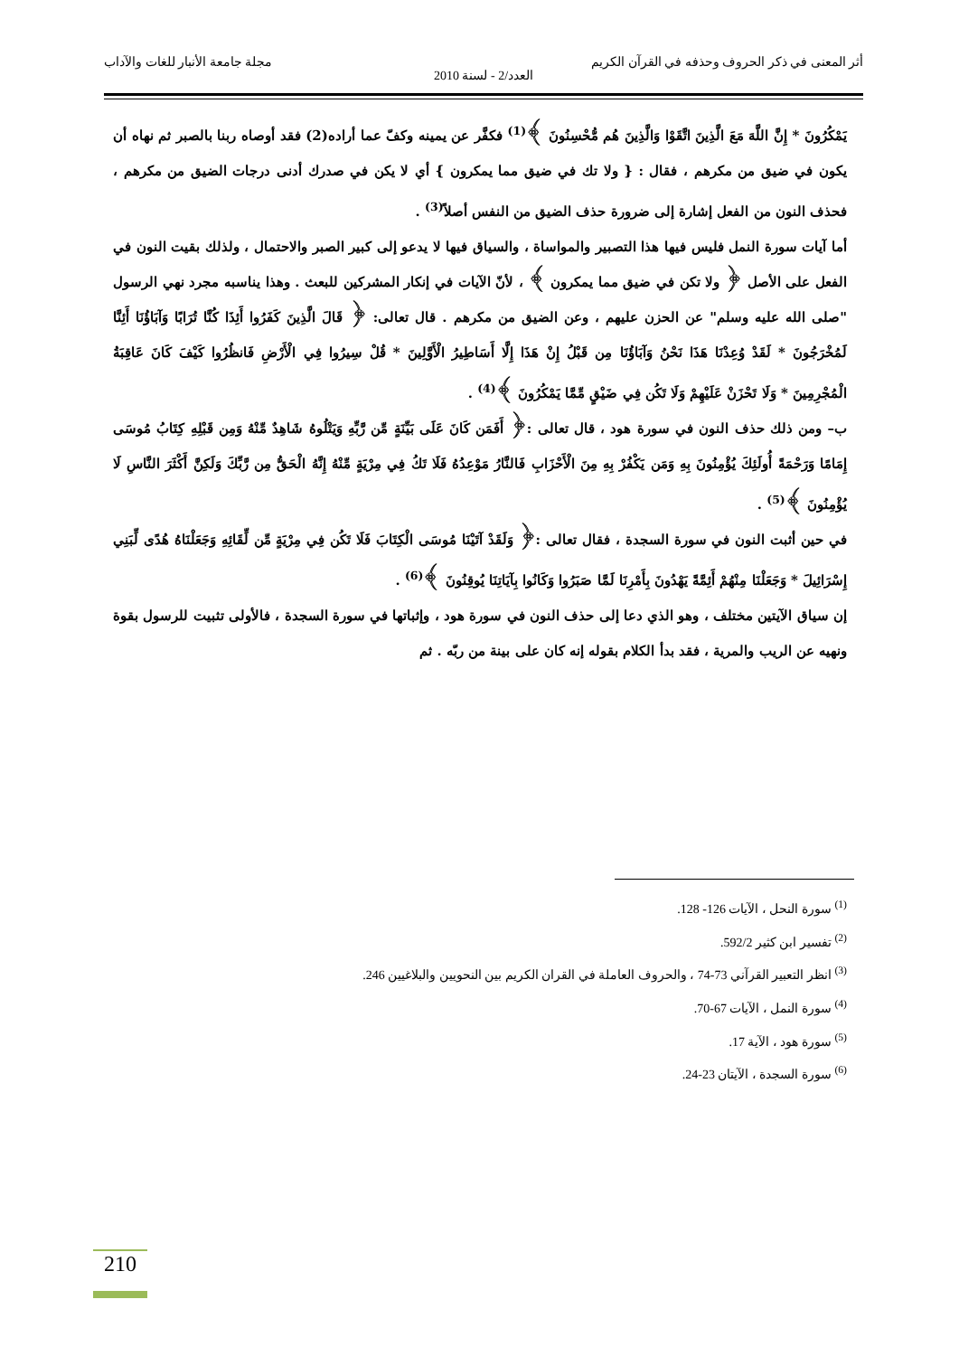أثر المعنى في ذكر الحروف وحذفه في القرآن الكريم مجلة جامعة الأنبار للغات والآداب
العدد/2 - لسنة 2010
يَمْكُرُونَ * إِنَّ اللَّهَ مَعَ الَّذِينَ اتَّقَوْا وَالَّذِينَ هُم مُّحْسِنُونَ ﴾<sup>(1)</sup> فكفَّر عن يمينه وكفّ عما أراده(2) فقد أوصاه ربنا بالصبر ثم نهاه أن يكون في ضيق من مكرهم ، فقال : { ولا تك في ضيق مما يمكرون } أي لا يكن في صدرك أدنى درجات الضيق من مكرهم ، فحذف النون من الفعل إشارة إلى ضرورة حذف الضيق من النفس أصلاً<sup>(3)</sup> .
أما آيات سورة النمل فليس فيها هذا التصبير والمواساة ، والسياق فيها لا يدعو إلى كبير الصبر والاحتمال ، ولذلك بقيت النون في الفعل على الأصل ﴿ ولا تكن في ضيق مما يمكرون ﴾ ، لأنّ الآيات في إنكار المشركين للبعث . وهذا يناسبه مجرد نهي الرسول "صلى الله عليه وسلم" عن الحزن عليهم ، وعن الضيق من مكرهم . قال تعالى: ﴿ قَالَ الَّذِينَ كَفَرُوا أَئِذَا كُنَّا تُرَابًا وَآبَاؤُنَا أَئِنَّا لَمُخْرَجُونَ * لَقَدْ وُعِدْنَا هَذَا نَحْنُ وَآبَاؤُنَا مِن قَبْلُ إِنْ هَذَا إِلَّا أَسَاطِيرُ الْأَوَّلِينَ * قُلْ سِيرُوا فِي الْأَرْضِ فَانظُرُوا كَيْفَ كَانَ عَاقِبَةُ الْمُجْرِمِينَ * وَلَا تَحْزَنْ عَلَيْهِمْ وَلَا تَكُن فِي ضَيْقٍ مِّمَّا يَمْكُرُونَ ﴾<sup>(4)</sup> .
ب– ومن ذلك حذف النون في سورة هود ، قال تعالى :﴿ أَفَمَن كَانَ عَلَى بَيِّنَةٍ مِّن رَّبِّهِ وَيَتْلُوهُ شَاهِدٌ مِّنْهُ وَمِن قَبْلِهِ كِتَابُ مُوسَى إِمَامًا وَرَحْمَةً أُولَئِكَ يُؤْمِنُونَ بِهِ وَمَن يَكْفُرْ بِهِ مِنَ الْأَحْزَابِ فَالنَّارُ مَوْعِدُهُ فَلَا تَكُ فِي مِرْيَةٍ مِّنْهُ إِنَّهُ الْحَقُّ مِن رَّبِّكَ وَلَكِنَّ أَكْثَرَ النَّاسِ لَا يُؤْمِنُونَ ﴾<sup>(5)</sup> .
في حين أثبت النون في سورة السجدة ، فقال تعالى :﴿ وَلَقَدْ آتَيْنَا مُوسَى الْكِتَابَ فَلَا تَكُن فِي مِرْيَةٍ مِّن لِّقَائِهِ وَجَعَلْنَاهُ هُدًى لِّبَنِي إِسْرَائِيلَ * وَجَعَلْنَا مِنْهُمْ أَئِمَّةً يَهْدُونَ بِأَمْرِنَا لَمَّا صَبَرُوا وَكَانُوا بِآيَاتِنَا يُوقِنُونَ ﴾<sup>(6)</sup> .
إن سياق الآيتين مختلف ، وهو الذي دعا إلى حذف النون في سورة هود ، وإثباتها في سورة السجدة ، فالأولى تثبيت للرسول بقوة ونهيه عن الريب والمرية ، فقد بدأ الكلام بقوله إنه كان على بينة من ربّه . ثم
<sup>(1)</sup> سورة النحل ، الآيات 126- 128.
<sup>(2)</sup> تفسير ابن كثير 592/2.
<sup>(3)</sup> انظر التعبير القرآني 73-74 ، والحروف العاملة في القران الكريم بين النحويين والبلاغيين 246.
<sup>(4)</sup> سورة النمل ، الآيات 67-70.
<sup>(5)</sup> سورة هود ، الآية 17.
<sup>(6)</sup> سورة السجدة ، الآيتان 23-24.
210